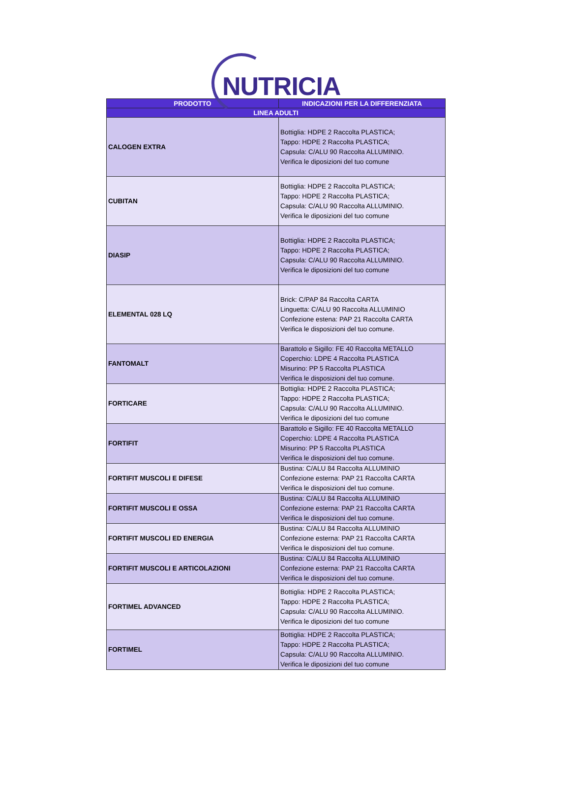NUTRICIA
| PRODOTTO | INDICAZIONI PER LA DIFFERENZIATA |
| --- | --- |
| LINEA ADULTI | |
| CALOGEN EXTRA | Bottiglia: HDPE 2 Raccolta PLASTICA; Tappo: HDPE 2 Raccolta PLASTICA; Capsula: C/ALU 90 Raccolta ALLUMINIO. Verifica le diposizioni del tuo comune |
| CUBITAN | Bottiglia: HDPE 2 Raccolta PLASTICA; Tappo: HDPE 2 Raccolta PLASTICA; Capsula: C/ALU 90 Raccolta ALLUMINIO. Verifica le diposizioni del tuo comune |
| DIASIP | Bottiglia: HDPE 2 Raccolta PLASTICA; Tappo: HDPE 2 Raccolta PLASTICA; Capsula: C/ALU 90 Raccolta ALLUMINIO. Verifica le diposizioni del tuo comune |
| ELEMENTAL 028 LQ | Brick: C/PAP 84 Raccolta CARTA Linguetta: C/ALU 90 Raccolta ALLUMINIO Confezione estena: PAP 21 Raccolta CARTA Verifica le disposizioni del tuo comune. |
| FANTOMALT | Barattolo e Sigillo: FE 40 Raccolta METALLO Coperchio: LDPE 4 Raccolta PLASTICA Misurino: PP 5 Raccolta PLASTICA Verifica le disposizioni del tuo comune. |
| FORTICARE | Bottiglia: HDPE 2 Raccolta PLASTICA; Tappo: HDPE 2 Raccolta PLASTICA; Capsula: C/ALU 90 Raccolta ALLUMINIO. Verifica le diposizioni del tuo comune |
| FORTIFIT | Barattolo e Sigillo: FE 40 Raccolta METALLO Coperchio: LDPE 4 Raccolta PLASTICA Misurino: PP 5 Raccolta PLASTICA Verifica le disposizioni del tuo comune. |
| FORTIFIT MUSCOLI E DIFESE | Bustina: C/ALU 84 Raccolta ALLUMINIO Confezione esterna: PAP 21 Raccolta CARTA Verifica le disposizioni del tuo comune. |
| FORTIFIT MUSCOLI E OSSA | Bustina: C/ALU 84 Raccolta ALLUMINIO Confezione esterna: PAP 21 Raccolta CARTA Verifica le disposizioni del tuo comune. |
| FORTIFIT MUSCOLI ED ENERGIA | Bustina: C/ALU 84 Raccolta ALLUMINIO Confezione esterna: PAP 21 Raccolta CARTA Verifica le disposizioni del tuo comune. |
| FORTIFIT MUSCOLI E ARTICOLAZIONI | Bustina: C/ALU 84 Raccolta ALLUMINIO Confezione esterna: PAP 21 Raccolta CARTA Verifica le disposizioni del tuo comune. |
| FORTIMEL ADVANCED | Bottiglia: HDPE 2 Raccolta PLASTICA; Tappo: HDPE 2 Raccolta PLASTICA; Capsula: C/ALU 90 Raccolta ALLUMINIO. Verifica le diposizioni del tuo comune |
| FORTIMEL | Bottiglia: HDPE 2 Raccolta PLASTICA; Tappo: HDPE 2 Raccolta PLASTICA; Capsula: C/ALU 90 Raccolta ALLUMINIO. Verifica le diposizioni del tuo comune |